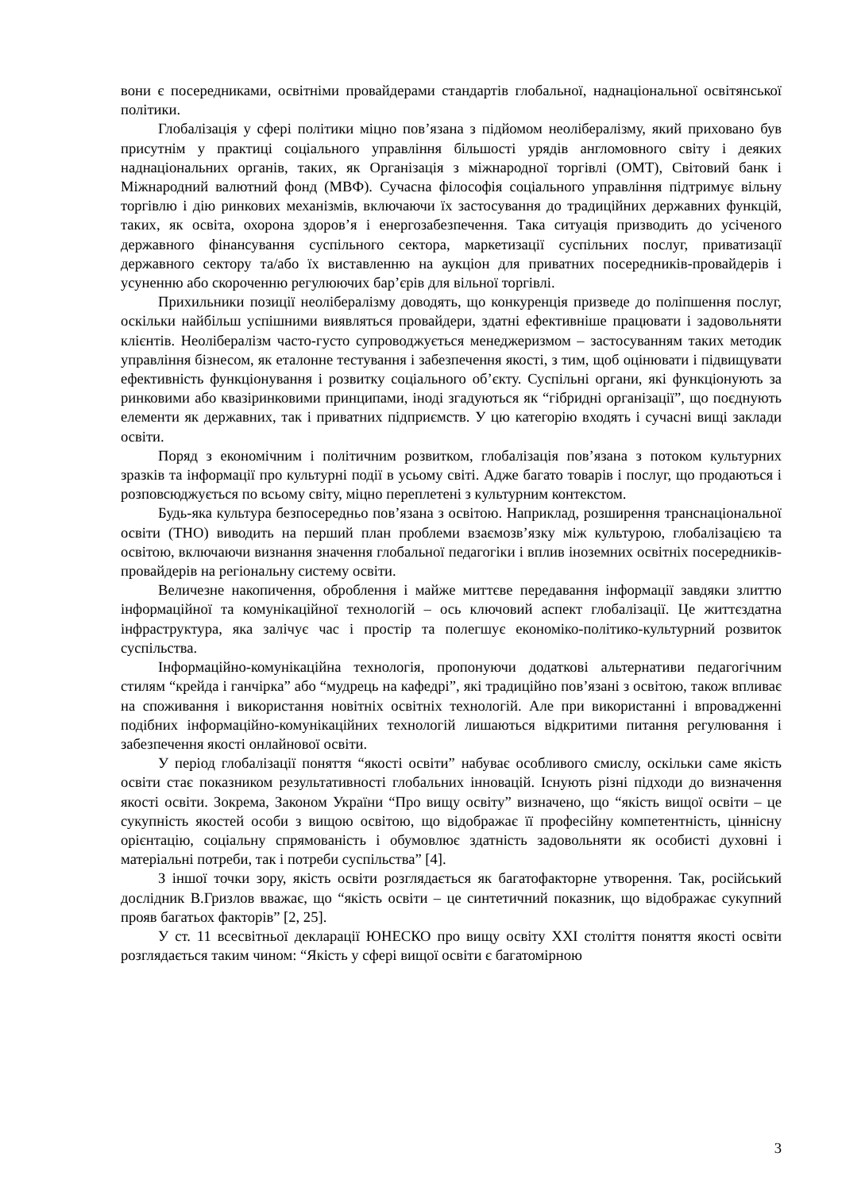вони є посередниками, освітніми провайдерами стандартів глобальної, наднаціональної освітянської політики.
Глобалізація у сфері політики міцно пов’язана з підйомом неолібералізму, який приховано був присутнім у практиці соціального управління більшості урядів англомовного світу і деяких наднаціональних органів, таких, як Організація з міжнародної торгівлі (ОМТ), Світовий банк і Міжнародний валютний фонд (МВФ). Сучасна філософія соціального управління підтримує вільну торгівлю і дію ринкових механізмів, включаючи їх застосування до традиційних державних функцій, таких, як освіта, охорона здоров’я і енергозабезпечення. Така ситуація призводить до усіченого державного фінансування суспільного сектора, маркетизації суспільних послуг, приватизації державного сектору та/або їх виставленню на аукціон для приватних посередників-провайдерів і усуненню або скороченню регулюючих бар’єрів для вільної торгівлі.
Прихильники позиції неолібералізму доводять, що конкуренція призведе до поліпшення послуг, оскільки найбільш успішними виявляться провайдери, здатні ефективніше працювати і задовольняти клієнтів. Неолібералізм часто-густо супроводжується менеджеризмом – застосуванням таких методик управління бізнесом, як еталонне тестування і забезпечення якості, з тим, щоб оцінювати і підвищувати ефективність функціонування і розвитку соціального об’єкту. Суспільні органи, які функціонують за ринковими або квазіринковими принципами, іноді згадуються як “гібридні організації”, що поєднують елементи як державних, так і приватних підприємств. У цю категорію входять і сучасні вищі заклади освіти.
Поряд з економічним і політичним розвитком, глобалізація пов’язана з потоком культурних зразків та інформації про культурні події в усьому світі. Адже багато товарів і послуг, що продаються і розповсюджується по всьому світу, міцно переплетені з культурним контекстом.
Будь-яка культура безпосередньо пов’язана з освітою. Наприклад, розширення транснаціональної освіти (ТНО) виводить на перший план проблеми взаємозв’язку між культурою, глобалізацією та освітою, включаючи визнання значення глобальної педагогіки і вплив іноземних освітніх посередників-провайдерів на регіональну систему освіти.
Величезне накопичення, оброблення і майже миттєве передавання інформації завдяки злиттю інформаційної та комунікаційної технологій – ось ключовий аспект глобалізації. Це життєздатна інфраструктура, яка залічує час і простір та полегшує економіко-політико-культурний розвиток суспільства.
Інформаційно-комунікаційна технологія, пропонуючи додаткові альтернативи педагогічним стилям “крейда і ганчірка” або “мудрець на кафедрі”, які традиційно пов’язані з освітою, також впливає на споживання і використання новітніх освітніх технологій. Але при використанні і впровадженні подібних інформаційно-комунікаційних технологій лишаються відкритими питання регулювання і забезпечення якості онлайнової освіти.
У період глобалізації поняття “якості освіти” набуває особливого смислу, оскільки саме якість освіти стає показником результативності глобальних інновацій. Існують різні підходи до визначення якості освіти. Зокрема, Законом України “Про вищу освіту” визначено, що “якість вищої освіти – це сукупність якостей особи з вищою освітою, що відображає її професійну компетентність, ціннісну орієнтацію, соціальну спрямованість і обумовлює здатність задовольняти як особисті духовні і матеріальні потреби, так і потреби суспільства” [4].
З іншої точки зору, якість освіти розглядається як багатофакторне утворення. Так, російський дослідник В.Гризлов вважає, що “якість освіти – це синтетичний показник, що відображає сукупний прояв багатьох факторів” [2, 25].
У ст. 11 всесвітньої декларації ЮНЕСКО про вищу освіту XXI століття поняття якості освіти розглядається таким чином: “Якість у сфері вищої освіти є багатомірною
3